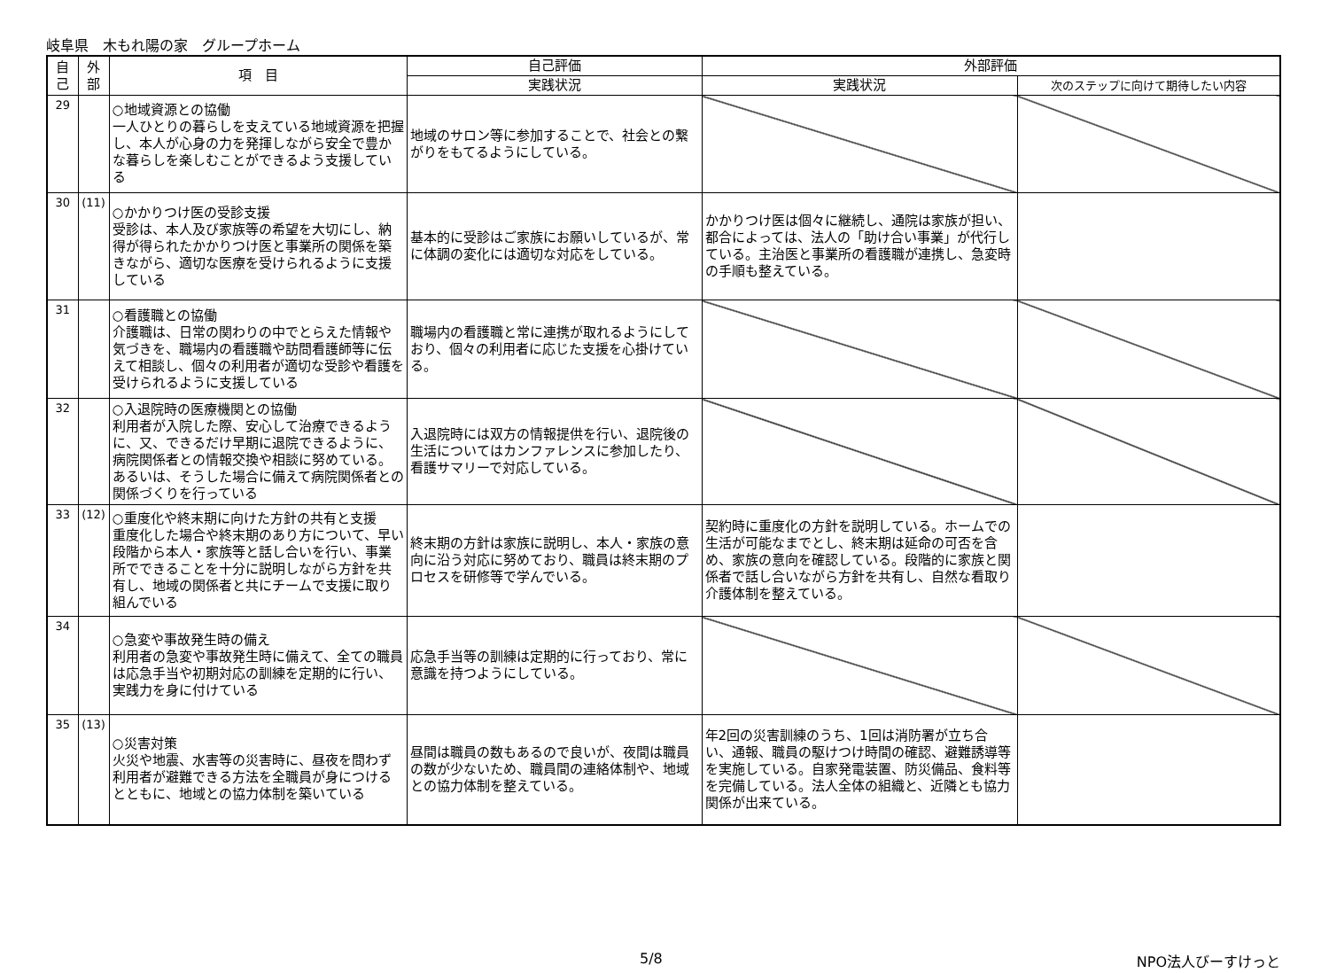岐阜県　木もれ陽の家　グループホーム
| 自己 | 外部 | 項 目 | 自己評価 | 外部評価 | |
| --- | --- | --- | --- | --- | --- |
| | | | 実践状況 | 実践状況 | 次のステップに向けて期待したい内容 |
| 29 | | ○地域資源との協働 一人ひとりの暮らしを支えている地域資源を把握し、本人が心身の力を発揮しながら安全で豊かな暮らしを楽しむことができるよう支援している | 地域のサロン等に参加することで、社会との繋がりをもてるようにしている。 | | |
| 30 | (11) | ○かかりつけ医の受診支援 受診は、本人及び家族等の希望を大切にし、納得が得られたかかりつけ医と事業所の関係を築きながら、適切な医療を受けられるように支援している | 基本的に受診はご家族にお願いしているが、常に体調の変化には適切な対応をしている。 | かかりつけ医は個々に継続し、通院は家族が担い、都合によっては、法人の「助け合い事業」が代行している。主治医と事業所の看護職が連携し、急変時の手順も整えている。 | |
| 31 | | ○看護職との協働 介護職は、日常の関わりの中でとらえた情報や気づきを、職場内の看護職や訪問看護師等に伝えて相談し、個々の利用者が適切な受診や看護を受けられるように支援している | 職場内の看護職と常に連携が取れるようにしており、個々の利用者に応じた支援を心掛けている。 | | |
| 32 | | ○入退院時の医療機関との協働 利用者が入院した際、安心して治療できるように、又、できるだけ早期に退院できるように、病院関係者との情報交換や相談に努めている。あるいは、そうした場合に備えて病院関係者との関係づくりを行っている | 入退院時には双方の情報提供を行い、退院後の生活についてはカンファレンスに参加したり、看護サマリーで対応している。 | | |
| 33 | (12) | ○重度化や終末期に向けた方針の共有と支援 重度化した場合や終末期のあり方について、早い段階から本人・家族等と話し合いを行い、事業所でできることを十分に説明しながら方針を共有し、地域の関係者と共にチームで支援に取り組んでいる | 終末期の方針は家族に説明し、本人・家族の意向に沿う対応に努めており、職員は終末期のプロセスを研修等で学んでいる。 | 契約時に重度化の方針を説明している。ホームでの生活が可能なまでとし、終末期は延命の可否を含め、家族の意向を確認している。段階的に家族と関係者で話し合いながら方針を共有し、自然な看取り介護体制を整えている。 | |
| 34 | | ○急変や事故発生時の備え 利用者の急変や事故発生時に備えて、全ての職員は応急手当や初期対応の訓練を定期的に行い、実践力を身に付けている | 応急手当等の訓練は定期的に行っており、常に意識を持つようにしている。 | | |
| 35 | (13) | ○災害対策 火災や地震、水害等の災害時に、昼夜を問わず利用者が避難できる方法を全職員が身につけるとともに、地域との協力体制を築いている | 昼間は職員の数もあるので良いが、夜間は職員の数が少ないため、職員間の連絡体制や、地域との協力体制を整えている。 | 年2回の災害訓練のうち、1回は消防署が立ち合い、通報、職員の駆けつけ時間の確認、避難誘導等を実施している。自家発電装置、防災備品、食料等を完備している。法人全体の組織と、近隣とも協力関係が出来ている。 | |
5/8 NPO法人びーすけっと